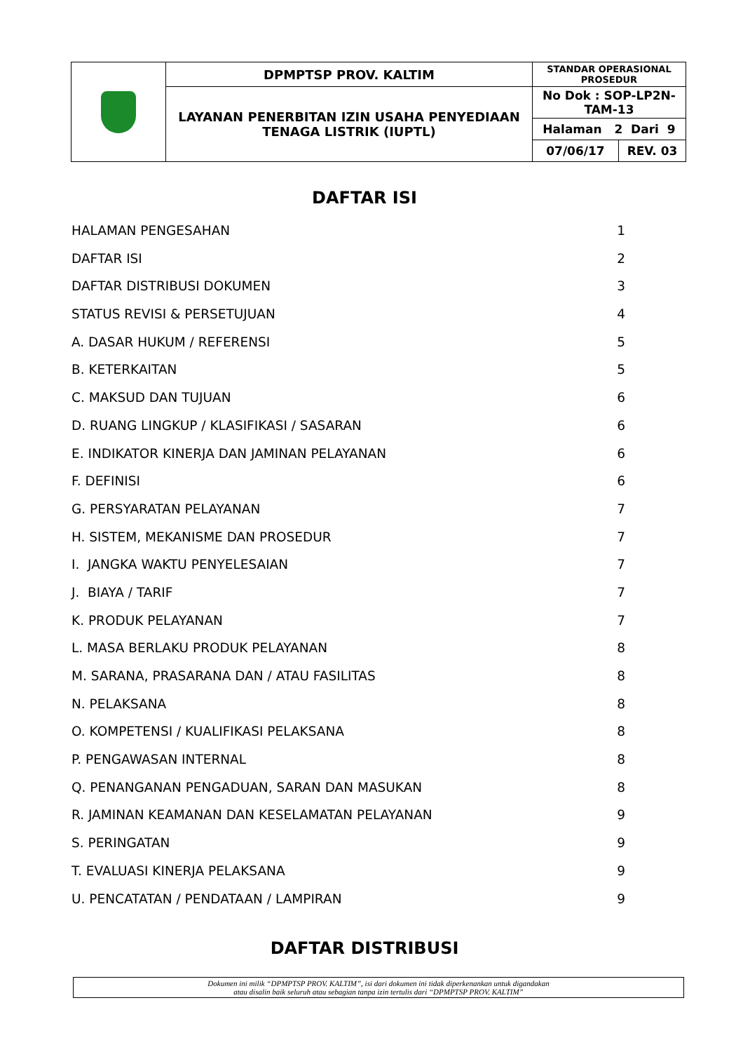| | DPMPTSP PROV. KALTIM | STANDAR OPERASIONAL PROSEDUR | |
| | LAYANAN PENERBITAN IZIN USAHA PENYEDIAAN TENAGA LISTRIK (IUPTL) | No Dok : SOP-LP2N-TAM-13 | |
| | | Halaman 2 Dari 9 | |
| | | 07/06/17 | REV. 03 |
DAFTAR ISI
HALAMAN PENGESAHAN 1
DAFTAR ISI 2
DAFTAR DISTRIBUSI DOKUMEN 3
STATUS REVISI & PERSETUJUAN 4
A. DASAR HUKUM / REFERENSI 5
B. KETERKAITAN 5
C. MAKSUD DAN TUJUAN 6
D. RUANG LINGKUP / KLASIFIKASI / SASARAN 6
E. INDIKATOR KINERJA DAN JAMINAN PELAYANAN 6
F. DEFINISI 6
G. PERSYARATAN PELAYANAN 7
H. SISTEM, MEKANISME DAN PROSEDUR 7
I. JANGKA WAKTU PENYELESAIAN 7
J. BIAYA / TARIF 7
K. PRODUK PELAYANAN 7
L. MASA BERLAKU PRODUK PELAYANAN 8
M. SARANA, PRASARANA DAN / ATAU FASILITAS 8
N. PELAKSANA 8
O. KOMPETENSI / KUALIFIKASI PELAKSANA 8
P. PENGAWASAN INTERNAL 8
Q. PENANGANAN PENGADUAN, SARAN DAN MASUKAN 8
R. JAMINAN KEAMANAN DAN KESELAMATAN PELAYANAN 9
S. PERINGATAN 9
T. EVALUASI KINERJA PELAKSANA 9
U. PENCATATAN / PENDATAAN / LAMPIRAN 9
DAFTAR DISTRIBUSI
Dokumen ini milik “DPMPTSP PROV. KALTIM”, isi dari dokumen ini tidak diperkenankan untuk digandakan
atau disalin baik seluruh atau sebagian tanpa izin tertulis dari “DPMPTSP PROV. KALTIM”